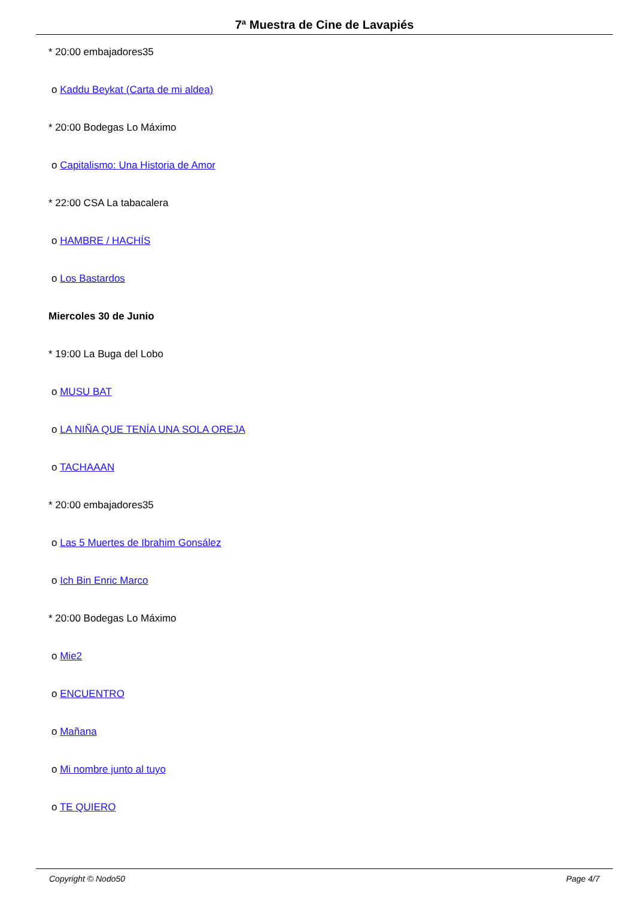7ª Muestra de Cine de Lavapiés
* 20:00 embajadores35
o Kaddu Beykat (Carta de mi aldea)
* 20:00 Bodegas Lo Máximo
o Capitalismo: Una Historia de Amor
* 22:00 CSA La tabacalera
o HAMBRE / HACHÍS
o Los Bastardos
Miercoles 30 de Junio
* 19:00 La Buga del Lobo
o MUSU BAT
o LA NIÑA QUE TENÍA UNA SOLA OREJA
o TACHAAAN
* 20:00 embajadores35
o Las 5 Muertes de Ibrahim Gonsález
o Ich Bin Enric Marco
* 20:00 Bodegas Lo Máximo
o Mie2
o ENCUENTRO
o Mañana
o Mi nombre junto al tuyo
o TE QUIERO
Copyright © Nodo50 Page 4/7